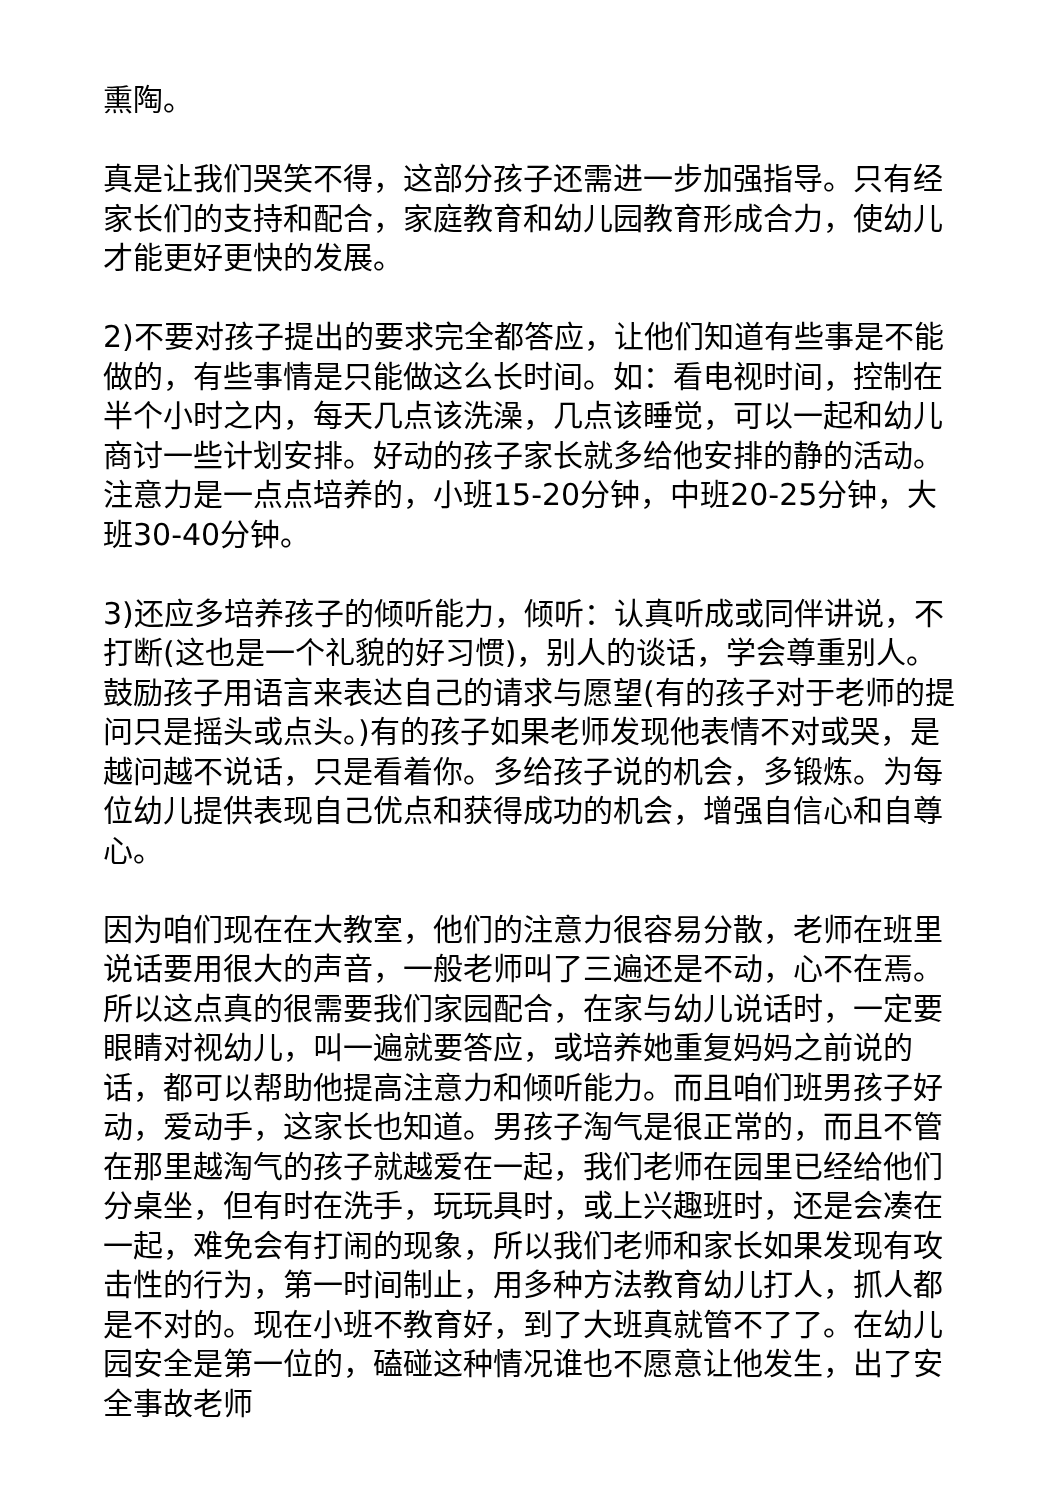熏陶。
真是让我们哭笑不得，这部分孩子还需进一步加强指导。只有经家长们的支持和配合，家庭教育和幼儿园教育形成合力，使幼儿才能更好更快的发展。
2)不要对孩子提出的要求完全都答应，让他们知道有些事是不能做的，有些事情是只能做这么长时间。如：看电视时间，控制在半个小时之内，每天几点该洗澡，几点该睡觉，可以一起和幼儿商讨一些计划安排。好动的孩子家长就多给他安排的静的活动。注意力是一点点培养的，小班15-20分钟，中班20-25分钟，大班30-40分钟。
3)还应多培养孩子的倾听能力，倾听：认真听成或同伴讲说，不打断(这也是一个礼貌的好习惯)，别人的谈话，学会尊重别人。鼓励孩子用语言来表达自己的请求与愿望(有的孩子对于老师的提问只是摇头或点头。)有的孩子如果老师发现他表情不对或哭，是越问越不说话，只是看着你。多给孩子说的机会，多锻炼。为每位幼儿提供表现自己优点和获得成功的机会，增强自信心和自尊心。
因为咱们现在在大教室，他们的注意力很容易分散，老师在班里说话要用很大的声音，一般老师叫了三遍还是不动，心不在焉。所以这点真的很需要我们家园配合，在家与幼儿说话时，一定要眼睛对视幼儿，叫一遍就要答应，或培养她重复妈妈之前说的话，都可以帮助他提高注意力和倾听能力。而且咱们班男孩子好动，爱动手，这家长也知道。男孩子淘气是很正常的，而且不管在那里越淘气的孩子就越爱在一起，我们老师在园里已经给他们分桌坐，但有时在洗手，玩玩具时，或上兴趣班时，还是会凑在一起，难免会有打闹的现象，所以我们老师和家长如果发现有攻击性的行为，第一时间制止，用多种方法教育幼儿打人，抓人都是不对的。现在小班不教育好，到了大班真就管不了了。在幼儿园安全是第一位的，磕碰这种情况谁也不愿意让他发生，出了安全事故老师